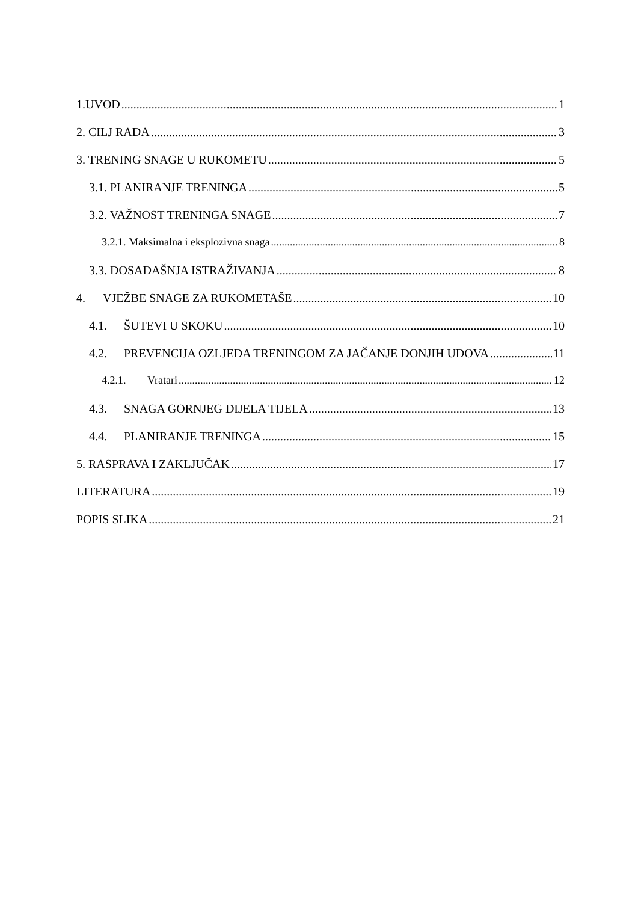1.UVOD 1
2. CILJ RADA 3
3. TRENING SNAGE U RUKOMETU 5
3.1. PLANIRANJE TRENINGA 5
3.2. VAŽNOST TRENINGA SNAGE 7
3.2.1. Maksimalna i eksplozivna snaga 8
3.3. DOSADAŠNJA ISTRAŽIVANJA 8
4. VJEŽBE SNAGE ZA RUKOMETAŠE 10
4.1. ŠUTEVI U SKOKU 10
4.2. PREVENCIJA OZLJEDA TRENINGOM ZA JAČANJE DONJIH UDOVA 11
4.2.1. Vratari 12
4.3. SNAGA GORNJEG DIJELA TIJELA 13
4.4. PLANIRANJE TRENINGA 15
5. RASPRAVA I ZAKLJUČAK 17
LITERATURA 19
POPIS SLIKA 21